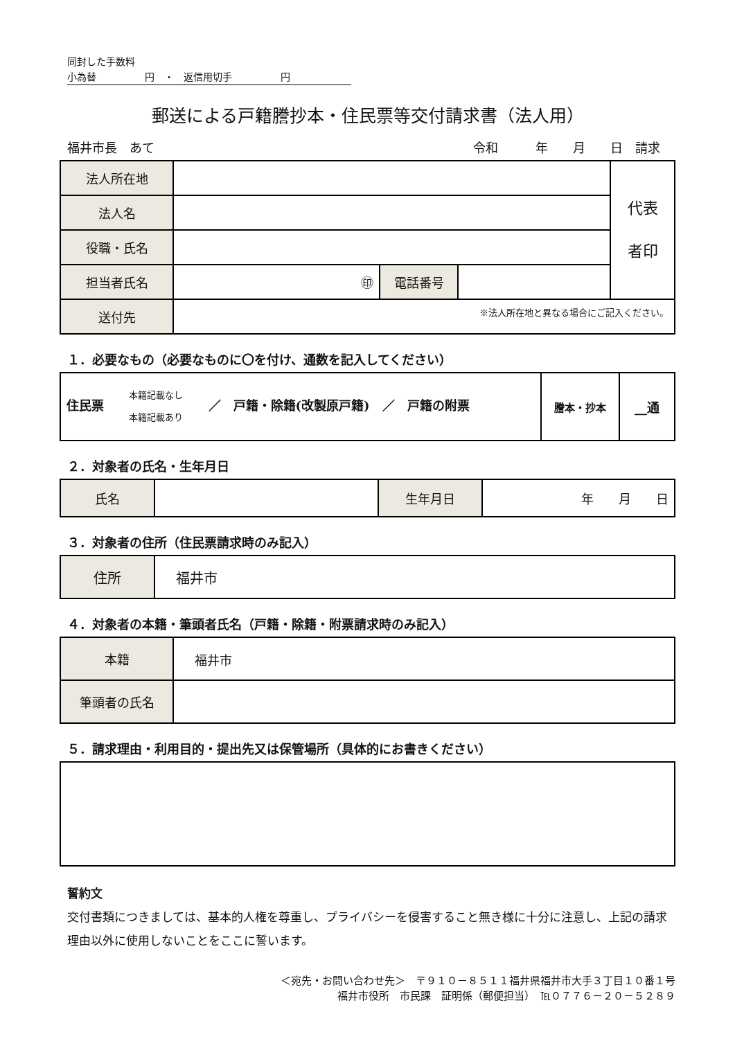同封した手数料
小為替　　　　　円　・　返信用切手　　　　　円
郵送による戸籍謄抄本・住民票等交付請求書（法人用）
福井市長　あて 令和　　　年　　月　　日　請求
| 法人所在地 | | | | 代表 者印 |
| 法人名 | | | | |
| 役職・氏名 | | | | |
| 担当者氏名 | ㊞ | 電話番号 | | |
| 送付先 | ※法人所在地と異なる場合にご記入ください。 | | | |
１．必要なもの（必要なものに〇を付け、通数を記入してください）
| 住民票 本籍記載なし 本籍記載あり ／ 戸籍・除籍(改製原戸籍) ／ 戸籍の附票 | 謄本・抄本 | __通 |
２．対象者の氏名・生年月日
| 氏名 | | 生年月日 | 年 月 日 |
３．対象者の住所（住民票請求時のみ記入）
| 住所 | 福井市 |
４．対象者の本籍・筆頭者氏名（戸籍・除籍・附票請求時のみ記入）
| 本籍 | 福井市 |
| 筆頭者の氏名 | |
５．請求理由・利用目的・提出先又は保管場所（具体的にお書きください）
誓約文
交付書類につきましては、基本的人権を尊重し、プライバシーを侵害すること無き様に十分に注意し、上記の請求理由以外に使用しないことをここに誓います。
＜宛先・お問い合わせ先＞　〒９１０－８５１１福井県福井市大手３丁目１０番１号
福井市役所　市民課　証明係（郵便担当）　℡０７７６－２０－５２８９